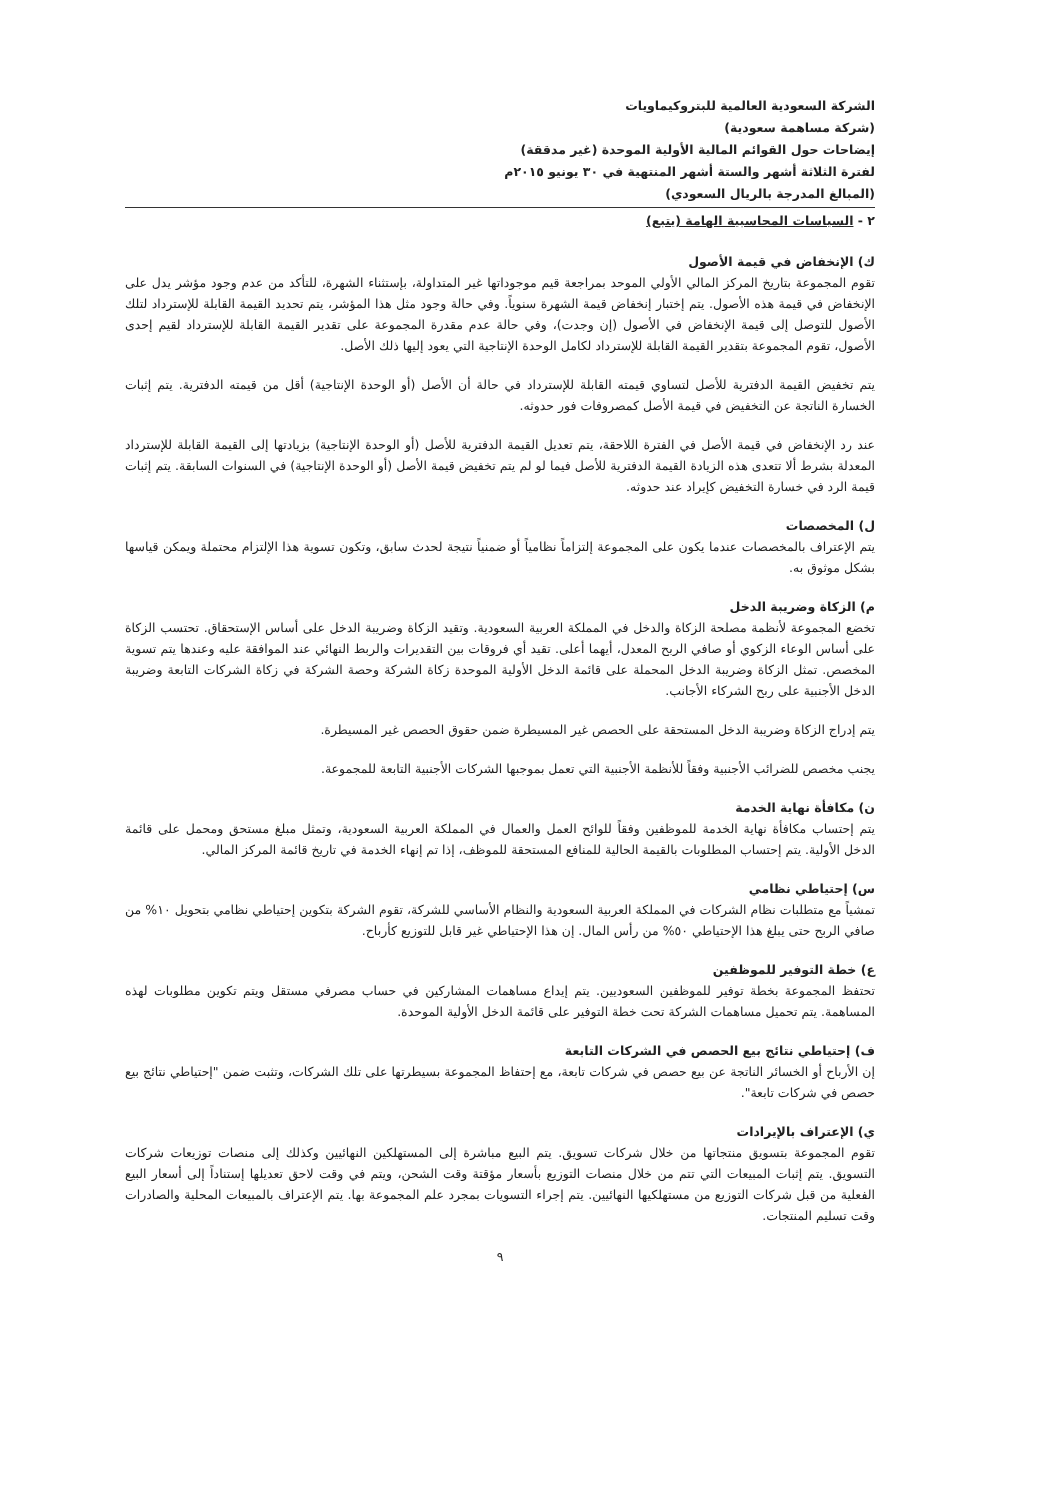الشركة السعودية العالمية للبتروكيماويات
(شركة مساهمة سعودية)
إيضاحات حول القوائم المالية الأولية الموحدة (غير مدققة)
لفترة الثلاثة أشهر والستة أشهر المنتهية في ٣٠ يونيو ٢٠١٥م
(المبالغ المدرجة بالريال السعودي)
٢ - السياسات المحاسبية الهامة (يتبع)
ك) الإنخفاض في قيمة الأصول
تقوم المجموعة بتاريخ المركز المالي الأولي الموحد بمراجعة قيم موجوداتها غير المتداولة، بإستثناء الشهرة، للتأكد من عدم وجود مؤشر يدل على الإنخفاض في قيمة هذه الأصول. يتم إختبار إنخفاض قيمة الشهرة سنوياً. وفي حالة وجود مثل هذا المؤشر، يتم تحديد القيمة القابلة للإسترداد لتلك الأصول للتوصل إلى قيمة الإنخفاض في الأصول (إن وجدت)، وفي حالة عدم مقدرة المجموعة على تقدير القيمة القابلة للإسترداد لقيم إحدى الأصول، تقوم المجموعة بتقدير القيمة القابلة للإسترداد لكامل الوحدة الإنتاجية التي يعود إليها ذلك الأصل.
يتم تخفيض القيمة الدفترية للأصل لتساوي قيمته القابلة للإسترداد في حالة أن الأصل (أو الوحدة الإنتاجية) أقل من قيمته الدفترية. يتم إثبات الخسارة الناتجة عن التخفيض في قيمة الأصل كمصروفات فور حدوثه.
عند رد الإنخفاض في قيمة الأصل في الفترة اللاحقة، يتم تعديل القيمة الدفترية للأصل (أو الوحدة الإنتاجية) بزيادتها إلى القيمة القابلة للإسترداد المعدلة بشرط ألا تتعدى هذه الزيادة القيمة الدفترية للأصل فيما لو لم يتم تخفيض قيمة الأصل (أو الوحدة الإنتاجية) في السنوات السابقة. يتم إثبات قيمة الرد في خسارة التخفيض كإيراد عند حدوثه.
ل) المخصصات
يتم الإعتراف بالمخصصات عندما يكون على المجموعة إلتزاماً نظامياً أو ضمنياً نتيجة لحدث سابق، وتكون تسوية هذا الإلتزام محتملة ويمكن قياسها بشكل موثوق به.
م) الزكاة وضريبة الدخل
تخضع المجموعة لأنظمة مصلحة الزكاة والدخل في المملكة العربية السعودية. وتقيد الزكاة وضريبة الدخل على أساس الإستحقاق. تحتسب الزكاة على أساس الوعاء الزكوي أو صافي الربح المعدل، أيهما أعلى. تقيد أي فروقات بين التقديرات والربط النهائي عند الموافقة عليه وعندها يتم تسوية المخصص. تمثل الزكاة وضريبة الدخل المحملة على قائمة الدخل الأولية الموحدة زكاة الشركة وحصة الشركة في زكاة الشركات التابعة وضريبة الدخل الأجنبية على ربح الشركاء الأجانب.
يتم إدراج الزكاة وضريبة الدخل المستحقة على الحصص غير المسيطرة ضمن حقوق الحصص غير المسيطرة.
يجنب مخصص للضرائب الأجنبية وفقاً للأنظمة الأجنبية التي تعمل بموجبها الشركات الأجنبية التابعة للمجموعة.
ن) مكافأة نهاية الخدمة
يتم إحتساب مكافأة نهاية الخدمة للموظفين وفقاً للوائح العمل والعمال في المملكة العربية السعودية، وتمثل مبلغ مستحق ومحمل على قائمة الدخل الأولية. يتم إحتساب المطلوبات بالقيمة الحالية للمنافع المستحقة للموظف، إذا تم إنهاء الخدمة في تاريخ قائمة المركز المالي.
س) إحتياطي نظامي
تمشياً مع متطلبات نظام الشركات في المملكة العربية السعودية والنظام الأساسي للشركة، تقوم الشركة بتكوين إحتياطي نظامي بتحويل ١٠% من صافي الربح حتى يبلغ هذا الإحتياطي ٥٠% من رأس المال. إن هذا الإحتياطي غير قابل للتوزيع كأرباح.
ع) خطة التوفير للموظفين
تحتفظ المجموعة بخطة توفير للموظفين السعوديين. يتم إيداع مساهمات المشاركين في حساب مصرفي مستقل ويتم تكوين مطلوبات لهذه المساهمة. يتم تحميل مساهمات الشركة تحت خطة التوفير على قائمة الدخل الأولية الموحدة.
ف) إحتياطي نتائج بيع الحصص في الشركات التابعة
إن الأرباح أو الخسائر الناتجة عن بيع حصص في شركات تابعة، مع إحتفاظ المجموعة بسيطرتها على تلك الشركات، وتثبت ضمن "إحتياطي نتائج بيع حصص في شركات تابعة".
ي) الإعتراف بالإيرادات
تقوم المجموعة بتسويق منتجاتها من خلال شركات تسويق. يتم البيع مباشرة إلى المستهلكين النهائيين وكذلك إلى منصات توزيعات شركات التسويق. يتم إثبات المبيعات التي تتم من خلال منصات التوزيع بأسعار مؤقتة وقت الشحن، ويتم في وقت لاحق تعديلها إستناداً إلى أسعار البيع الفعلية من قبل شركات التوزيع من مستهلكيها النهائيين. يتم إجراء التسويات بمجرد علم المجموعة بها. يتم الإعتراف بالمبيعات المحلية والصادرات وقت تسليم المنتجات.
٩